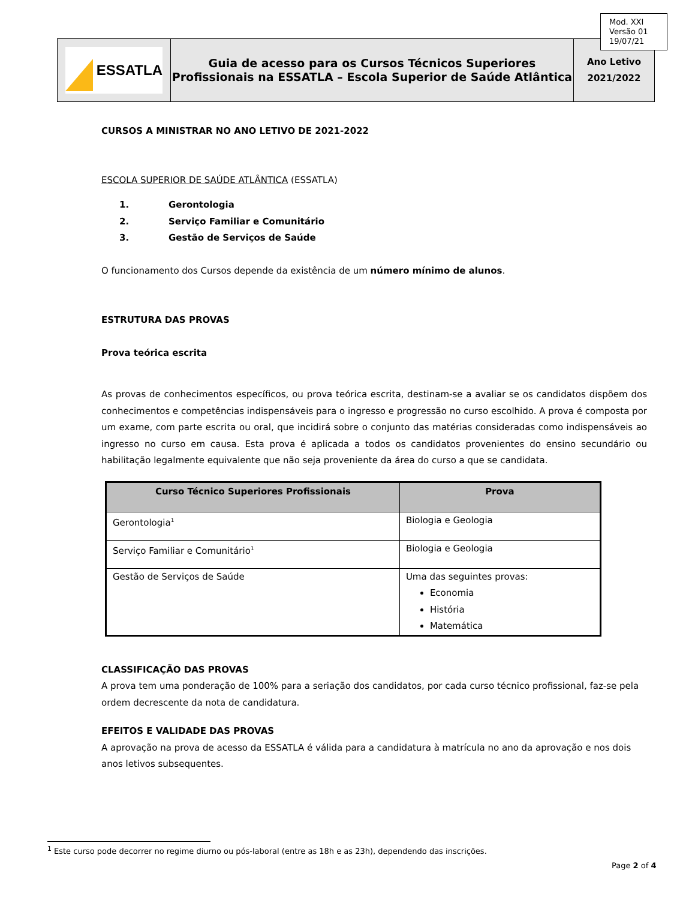| ESSATLA | Guia de acesso para os Cursos Técnicos Superiores Profissionais na ESSATLA – Escola Superior de Saúde Atlântica | Ano Letivo 2021/2022 |
Mod. XXI
Versão 01
19/07/21
CURSOS A MINISTRAR NO ANO LETIVO DE 2021-2022
ESCOLA SUPERIOR DE SAÚDE ATLÂNTICA (ESSATLA)
1. Gerontologia
2. Serviço Familiar e Comunitário
3. Gestão de Serviços de Saúde
O funcionamento dos Cursos depende da existência de um número mínimo de alunos.
ESTRUTURA DAS PROVAS
Prova teórica escrita
As provas de conhecimentos específicos, ou prova teórica escrita, destinam-se a avaliar se os candidatos dispõem dos conhecimentos e competências indispensáveis para o ingresso e progressão no curso escolhido. A prova é composta por um exame, com parte escrita ou oral, que incidirá sobre o conjunto das matérias consideradas como indispensáveis ao ingresso no curso em causa. Esta prova é aplicada a todos os candidatos provenientes do ensino secundário ou habilitação legalmente equivalente que não seja proveniente da área do curso a que se candidata.
| Curso Técnico Superiores Profissionais | Prova |
| --- | --- |
| Gerontologia<sup>1</sup> | Biologia e Geologia |
| Serviço Familiar e Comunitário<sup>1</sup> | Biologia e Geologia |
| Gestão de Serviços de Saúde | Uma das seguintes provas: Economia História Matemática |
CLASSIFICAÇÃO DAS PROVAS
A prova tem uma ponderação de 100% para a seriação dos candidatos, por cada curso técnico profissional, faz-se pela ordem decrescente da nota de candidatura.
EFEITOS E VALIDADE DAS PROVAS
A aprovação na prova de acesso da ESSATLA é válida para a candidatura à matrícula no ano da aprovação e nos dois anos letivos subsequentes.
<sup>1</sup> Este curso pode decorrer no regime diurno ou pós-laboral (entre as 18h e as 23h), dependendo das inscrições.
Page 2 of 4